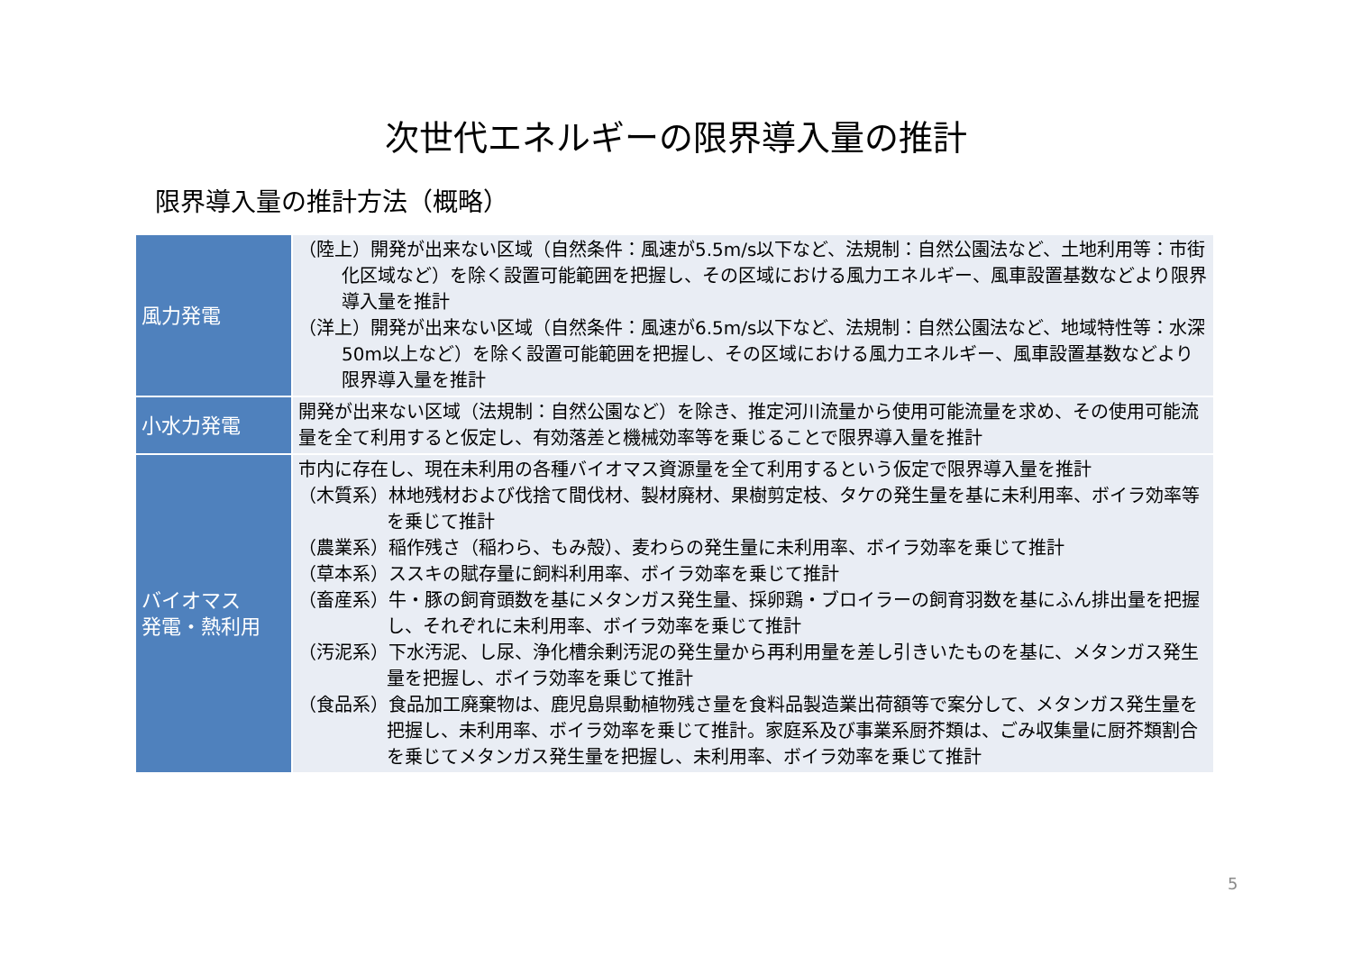次世代エネルギーの限界導入量の推計
限界導入量の推計方法（概略）
| 風力発電 | （陸上）開発が出来ない区域（自然条件：風速が5.5m/s以下など、法規制：自然公園法など、土地利用等：市街化区域など）を除く設置可能範囲を把握し、その区域における風力エネルギー、風車設置基数などより限界導入量を推計 （洋上）開発が出来ない区域（自然条件：風速が6.5m/s以下など、法規制：自然公園法など、地域特性等：水深50m以上など）を除く設置可能範囲を把握し、その区域における風力エネルギー、風車設置基数などより限界導入量を推計 |
| 小水力発電 | 開発が出来ない区域（法規制：自然公園など）を除き、推定河川流量から使用可能流量を求め、その使用可能流量を全て利用すると仮定し、有効落差と機械効率等を乗じることで限界導入量を推計 |
| バイオマス 発電・熱利用 | 市内に存在し、現在未利用の各種バイオマス資源量を全て利用するという仮定で限界導入量を推計 （木質系）林地残材および伐捨て間伐材、製材廃材、果樹剪定枝、タケの発生量を基に未利用率、ボイラ効率等を乗じて推計 （農業系）稲作残さ（稲わら、もみ殻）、麦わらの発生量に未利用率、ボイラ効率を乗じて推計 （草本系）ススキの賦存量に飼料利用率、ボイラ効率を乗じて推計 （畜産系）牛・豚の飼育頭数を基にメタンガス発生量、採卵鶏・ブロイラーの飼育羽数を基にふん排出量を把握し、それぞれに未利用率、ボイラ効率を乗じて推計 （汚泥系）下水汚泥、し尿、浄化槽余剰汚泥の発生量から再利用量を差し引きいたものを基に、メタンガス発生量を把握し、ボイラ効率を乗じて推計 （食品系）食品加工廃棄物は、鹿児島県動植物残さ量を食料品製造業出荷額等で案分して、メタンガス発生量を把握し、未利用率、ボイラ効率を乗じて推計。家庭系及び事業系厨芥類は、ごみ収集量に厨芥類割合を乗じてメタンガス発生量を把握し、未利用率、ボイラ効率を乗じて推計 |
5